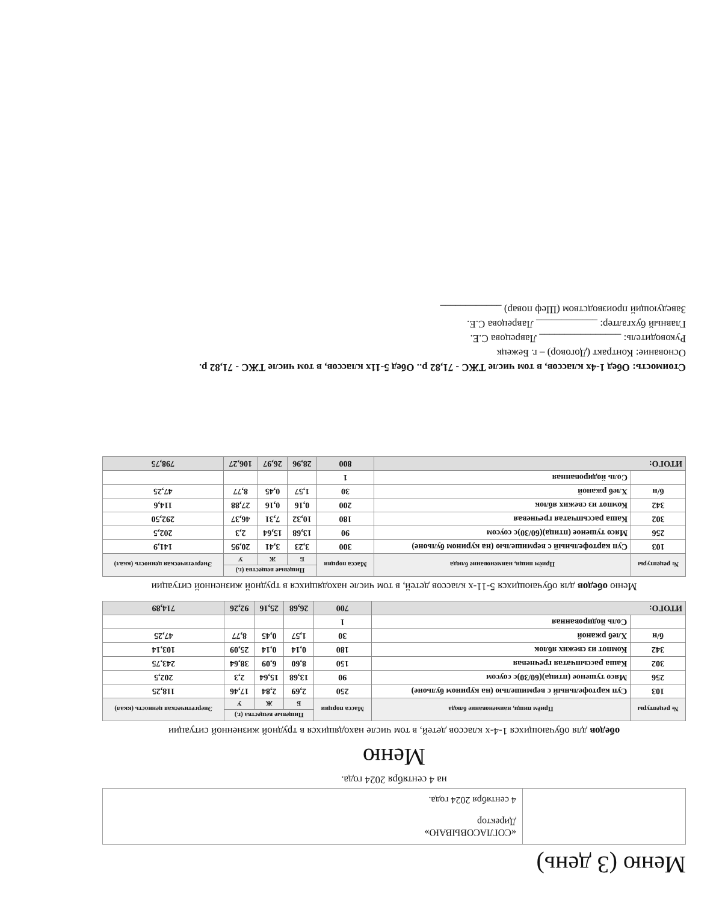Меню (3 день)
«СОГЛАСОВЫВАЮ»
Директор
4 сентября 2024 года.
на 4 сентября 2024 года.
Меню
обедов для обучающихся 1-4-х классов детей, в том числе находящихся в трудной жизненной ситуации
| № рецептуры | Приём пищи, наименование блюда | Масса порции | Пищевые вещества (г.) | | | Энергетическая ценность (ккал) |
| --- | --- | --- | --- | --- | --- | --- |
| | | | Б | Ж | У | |
| 103 | Суп картофельный с вермишелью (на курином бульоне) | 250 | 2,69 | 2,84 | 17,46 | 118,25 |
| 256 | Мясо тушеное (птица)(60/30)с соусом | 90 | 13,68 | 15,64 | 2,3 | 202,5 |
| 302 | Каша рассыпчатая гречневая | 150 | 8,60 | 6,09 | 38,64 | 243,75 |
| 342 | Компот из свежих яблок | 180 | 0,14 | 0,14 | 25,09 | 103,14 |
| б/н | Хлеб ржаной | 30 | 1,57 | 0,45 | 8,77 | 47,25 |
| | Соль йодированная | 1 | | | | |
| ИТОГО: | | 700 | 26,68 | 25,16 | 92,26 | 714,89 |
Меню обедов для обучающихся 5-11-х классов детей, в том числе находящихся в трудной жизненной ситуации
| № рецептуры | Приём пищи, наименование блюда | Масса порции | Пищевые вещества (г.) | | | Энергетическая ценность (ккал) |
| --- | --- | --- | --- | --- | --- | --- |
| | | | Б | Ж | У | |
| 103 | Суп картофельный с вермишелью (на курином бульоне) | 300 | 3,23 | 3,41 | 20,95 | 141,9 |
| 256 | Мясо тушеное (птица)(60/30)с соусом | 90 | 13,68 | 15,64 | 2,3 | 202,5 |
| 302 | Каша рассыпчатая гречневая | 180 | 10,32 | 7,31 | 46,37 | 292,50 |
| 342 | Компот из свежих яблок | 200 | 0,16 | 0,16 | 27,88 | 114,6 |
| б/н | Хлеб ржаной | 30 | 1,57 | 0,45 | 8,77 | 47,25 |
| | Соль йодированная | 1 | | | | |
| ИТОГО: | | 800 | 28,96 | 26,97 | 106,27 | 798,75 |
Стоимость: Обед 1-4х классов, в том числе ТЖС - 71,82 р.. Обед 5-11х классов, в том числе ТЖС - 71,82 р.
Основание: Контракт (Договор) – г. Бежецк
Руководитель: ________________ Лаврецова С.Е.
Главный бухгалтер: ____________ Лаврецова С.Е.
Заведующий производством (Шеф повар) ____________